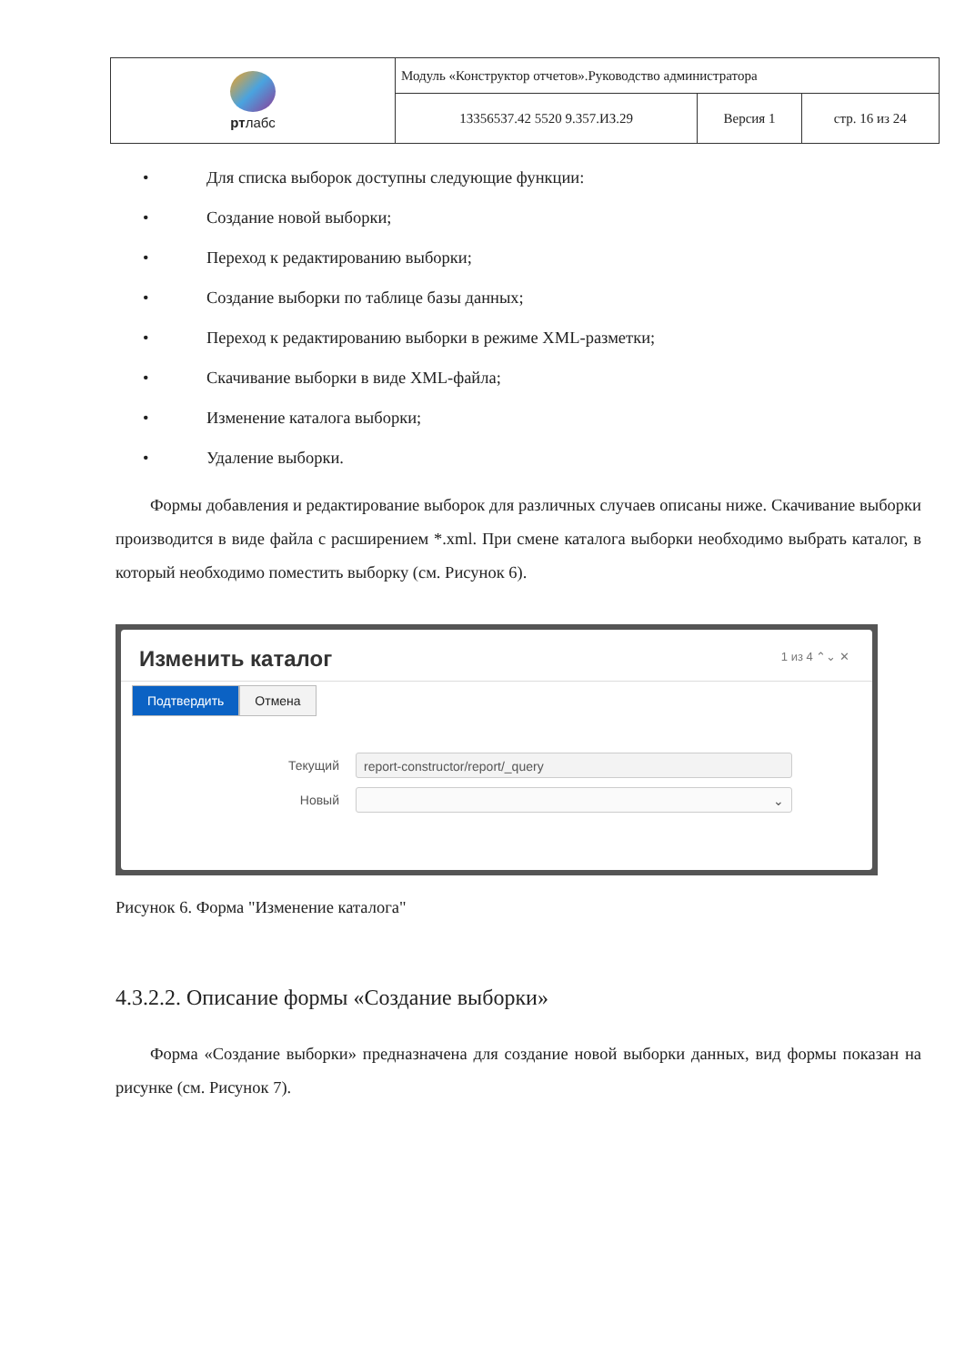| рт лабс | Модуль «Конструктор отчетов».Руководство администратора | | |
| | 13356537.42 5520 9.357.ИЗ.29 | Версия 1 | стр. 16 из 24 |
• Для списка выборок доступны следующие функции:
• Создание новой выборки;
• Переход к редактированию выборки;
• Создание выборки по таблице базы данных;
• Переход к редактированию выборки в режиме XML-разметки;
• Скачивание выборки в виде XML-файла;
• Изменение каталога выборки;
• Удаление выборки.
Формы добавления и редактирование выборок для различных случаев описаны ниже. Скачивание выборки производится в виде файла с расширением *.xml. При смене каталога выборки необходимо выбрать каталог, в который необходимо поместить выборку (см. Рисунок 6).
Изменить каталог
1 из 4 ⌃⌄ ✕
Подтвердить Отмена
Текущий
report-constructor/report/_query
Новый
⌄
Рисунок 6. Форма "Изменение каталога"
4.3.2.2. Описание формы «Создание выборки»
Форма «Создание выборки» предназначена для создание новой выборки данных, вид формы показан на рисунке (см. Рисунок 7).